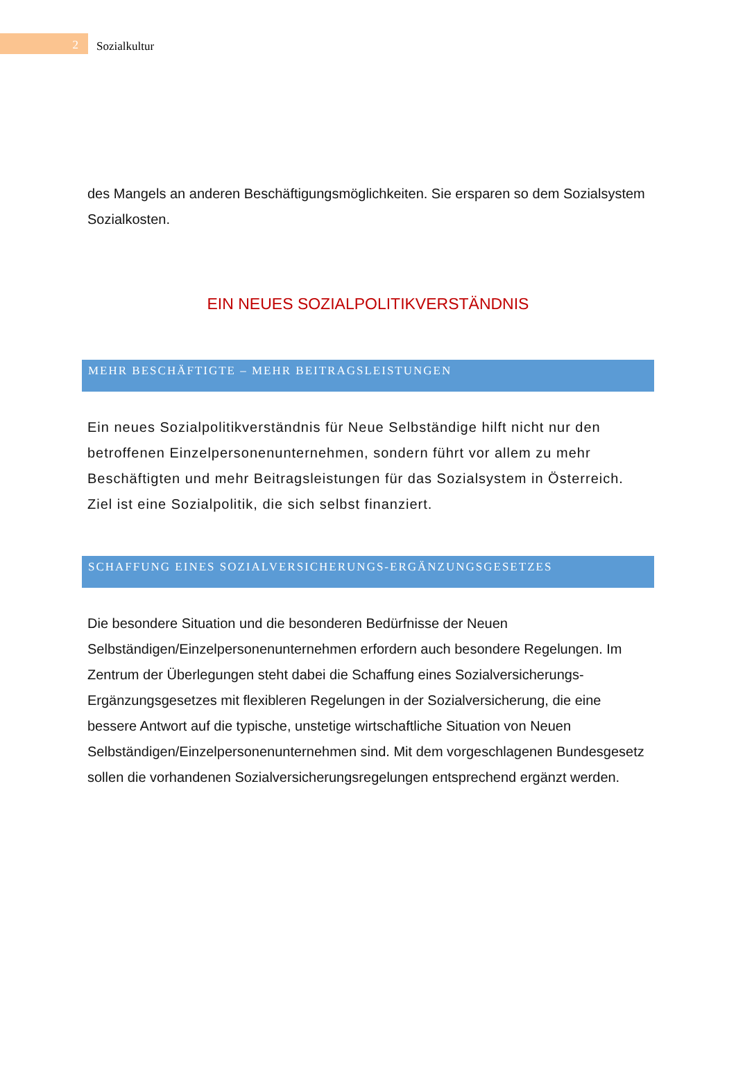2
Sozialkultur
des Mangels an anderen Beschäftigungsmöglichkeiten. Sie ersparen so dem Sozialsystem Sozialkosten.
EIN NEUES SOZIALPOLITIKVERSTÄNDNIS
MEHR BESCHÄFTIGTE – MEHR BEITRAGSLEISTUNGEN
Ein neues Sozialpolitikverständnis für Neue Selbständige hilft nicht nur den betroffenen Einzelpersonenunternehmen, sondern führt vor allem zu mehr Beschäftigten und mehr Beitragsleistungen für das Sozialsystem in Österreich. Ziel ist eine Sozialpolitik, die sich selbst finanziert.
SCHAFFUNG EINES SOZIALVERSICHERUNGS-ERGÄNZUNGSGESETZES
Die besondere Situation und die besonderen Bedürfnisse der Neuen Selbständigen/Einzelpersonenunternehmen erfordern auch besondere Regelungen. Im Zentrum der Überlegungen steht dabei die Schaffung eines Sozialversicherungs-Ergänzungsgesetzes mit flexibleren Regelungen in der Sozialversicherung, die eine bessere Antwort auf die typische, unstetige wirtschaftliche Situation von Neuen Selbständigen/Einzelpersonenunternehmen sind. Mit dem vorgeschlagenen Bundesgesetz sollen die vorhandenen Sozialversicherungsregelungen entsprechend ergänzt werden.